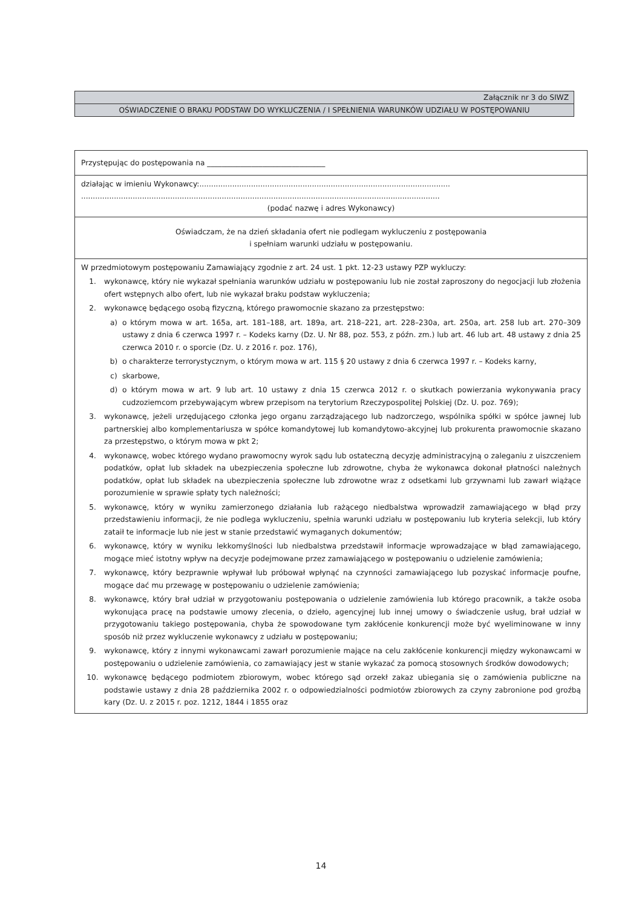Załącznik nr 3 do SIWZ
OŚWIADCZENIE O BRAKU PODSTAW DO WYKLUCZENIA / I SPEŁNIENIA WARUNKÓW UDZIAŁU W POSTĘPOWANIU
Przystępując do postępowania na ________________________________
działając w imieniu Wykonawcy:...........................................................................................................
.........................................................................................................................................................
(podać nazwę i adres Wykonawcy)
Oświadczam, że na dzień składania ofert nie podlegam wykluczeniu z postępowania
i spełniam warunki udziału w postępowaniu.
W przedmiotowym postępowaniu Zamawiający zgodnie z art. 24 ust. 1 pkt. 12-23 ustawy PZP wykluczy:
1. wykonawcę, który nie wykazał spełniania warunków udziału w postępowaniu lub nie został zaproszony do negocjacji lub złożenia ofert wstępnych albo ofert, lub nie wykazał braku podstaw wykluczenia;
2. wykonawcę będącego osobą fizyczną, którego prawomocnie skazano za przestępstwo:
a) o którym mowa w art. 165a, art. 181–188, art. 189a, art. 218–221, art. 228–230a, art. 250a, art. 258 lub art. 270–309 ustawy z dnia 6 czerwca 1997 r. – Kodeks karny (Dz. U. Nr 88, poz. 553, z późn. zm.) lub art. 46 lub art. 48 ustawy z dnia 25 czerwca 2010 r. o sporcie (Dz. U. z 2016 r. poz. 176),
b) o charakterze terrorystycznym, o którym mowa w art. 115 § 20 ustawy z dnia 6 czerwca 1997 r. – Kodeks karny,
c) skarbowe,
d) o którym mowa w art. 9 lub art. 10 ustawy z dnia 15 czerwca 2012 r. o skutkach powierzania wykonywania pracy cudzoziemcom przebywającym wbrew przepisom na terytorium Rzeczypospolitej Polskiej (Dz. U. poz. 769);
3. wykonawcę, jeżeli urzędującego członka jego organu zarządzającego lub nadzorczego, wspólnika spółki w spółce jawnej lub partnerskiej albo komplementariusza w spółce komandytowej lub komandytowo-akcyjnej lub prokurenta prawomocnie skazano za przestępstwo, o którym mowa w pkt 2;
4. wykonawcę, wobec którego wydano prawomocny wyrok sądu lub ostateczną decyzję administracyjną o zaleganiu z uiszczeniem podatków, opłat lub składek na ubezpieczenia społeczne lub zdrowotne, chyba że wykonawca dokonał płatności należnych podatków, opłat lub składek na ubezpieczenia społeczne lub zdrowotne wraz z odsetkami lub grzywnami lub zawarł wiążące porozumienie w sprawie spłaty tych należności;
5. wykonawcę, który w wyniku zamierzonego działania lub rażącego niedbalstwa wprowadził zamawiającego w błąd przy przedstawieniu informacji, że nie podlega wykluczeniu, spełnia warunki udziału w postępowaniu lub kryteria selekcji, lub który zataił te informacje lub nie jest w stanie przedstawić wymaganych dokumentów;
6. wykonawcę, który w wyniku lekkomyślności lub niedbalstwa przedstawił informacje wprowadzające w błąd zamawiającego, mogące mieć istotny wpływ na decyzje podejmowane przez zamawiającego w postępowaniu o udzielenie zamówienia;
7. wykonawcę, który bezprawnie wpływał lub próbował wpłynąć na czynności zamawiającego lub pozyskać informacje poufne, mogące dać mu przewagę w postępowaniu o udzielenie zamówienia;
8. wykonawcę, który brał udział w przygotowaniu postępowania o udzielenie zamówienia lub którego pracownik, a także osoba wykonująca pracę na podstawie umowy zlecenia, o dzieło, agencyjnej lub innej umowy o świadczenie usług, brał udział w przygotowaniu takiego postępowania, chyba że spowodowane tym zakłócenie konkurencji może być wyeliminowane w inny sposób niż przez wykluczenie wykonawcy z udziału w postępowaniu;
9. wykonawcę, który z innymi wykonawcami zawarł porozumienie mające na celu zakłócenie konkurencji między wykonawcami w postępowaniu o udzielenie zamówienia, co zamawiający jest w stanie wykazać za pomocą stosownych środków dowodowych;
10. wykonawcę będącego podmiotem zbiorowym, wobec którego sąd orzekł zakaz ubiegania się o zamówienia publiczne na podstawie ustawy z dnia 28 października 2002 r. o odpowiedzialności podmiotów zbiorowych za czyny zabronione pod groźbą kary (Dz. U. z 2015 r. poz. 1212, 1844 i 1855 oraz
14